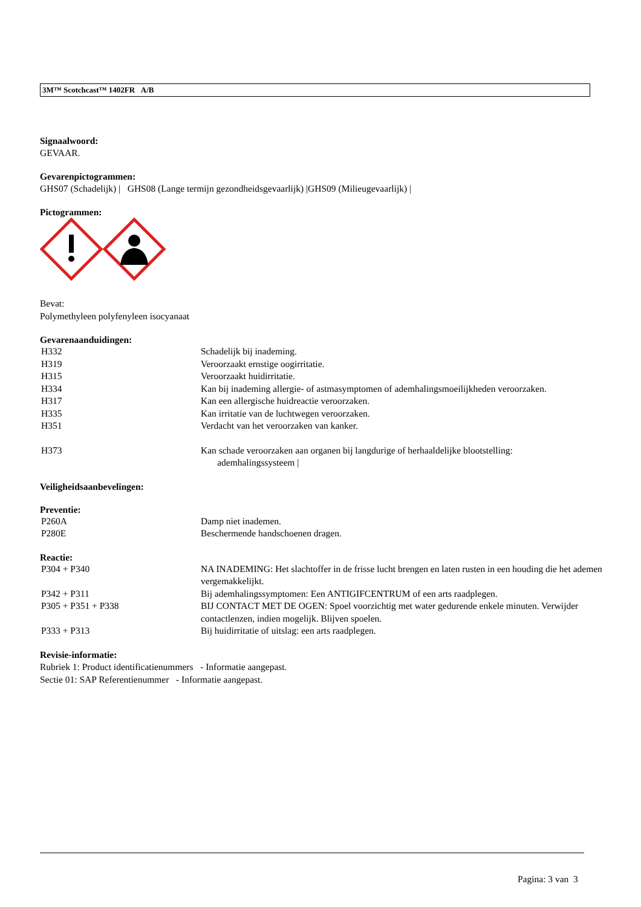3M™ Scotchcast™ 1402FR A/B
Signaalwoord:
GEVAAR.
Gevarenpictogrammen:
GHS07 (Schadelijk) | GHS08 (Lange termijn gezondheidsgevaarlijk) |GHS09 (Milieugevaarlijk) |
Pictogrammen:
Bevat:
Polymethyleen polyfenyleen isocyanaat
Gevarenaanduidingen:
| H332 | Schadelijk bij inademing. |
| H319 | Veroorzaakt ernstige oogirritatie. |
| H315 | Veroorzaakt huidirritatie. |
| H334 | Kan bij inademing allergie- of astmasymptomen of ademhalingsmoeilijkheden veroorzaken. |
| H317 | Kan een allergische huidreactie veroorzaken. |
| H335 | Kan irritatie van de luchtwegen veroorzaken. |
| H351 | Verdacht van het veroorzaken van kanker. |
| H373 | Kan schade veroorzaken aan organen bij langdurige of herhaaldelijke blootstelling: ademhalingssysteem / |
Veiligheidsaanbevelingen:
Preventie:
| P260A | Damp niet inademen. |
| P280E | Beschermende handschoenen dragen. |
Reactie:
| P304 + P340 | NA INADEMING: Het slachtoffer in de frisse lucht brengen en laten rusten in een houding die het ademen vergemakkelijkt. |
| P342 + P311 | Bij ademhalingssymptomen: Een ANTIGIFCENTRUM of een arts raadplegen. |
| P305 + P351 + P338 | BIJ CONTACT MET DE OGEN: Spoel voorzichtig met water gedurende enkele minuten. Verwijder contactlenzen, indien mogelijk. Blijven spoelen. |
| P333 + P313 | Bij huidirritatie of uitslag: een arts raadplegen. |
Revisie-informatie:
Rubriek 1: Product identificatienummers - Informatie aangepast.
Sectie 01: SAP Referentienummer - Informatie aangepast.
Pagina: 3 van 3